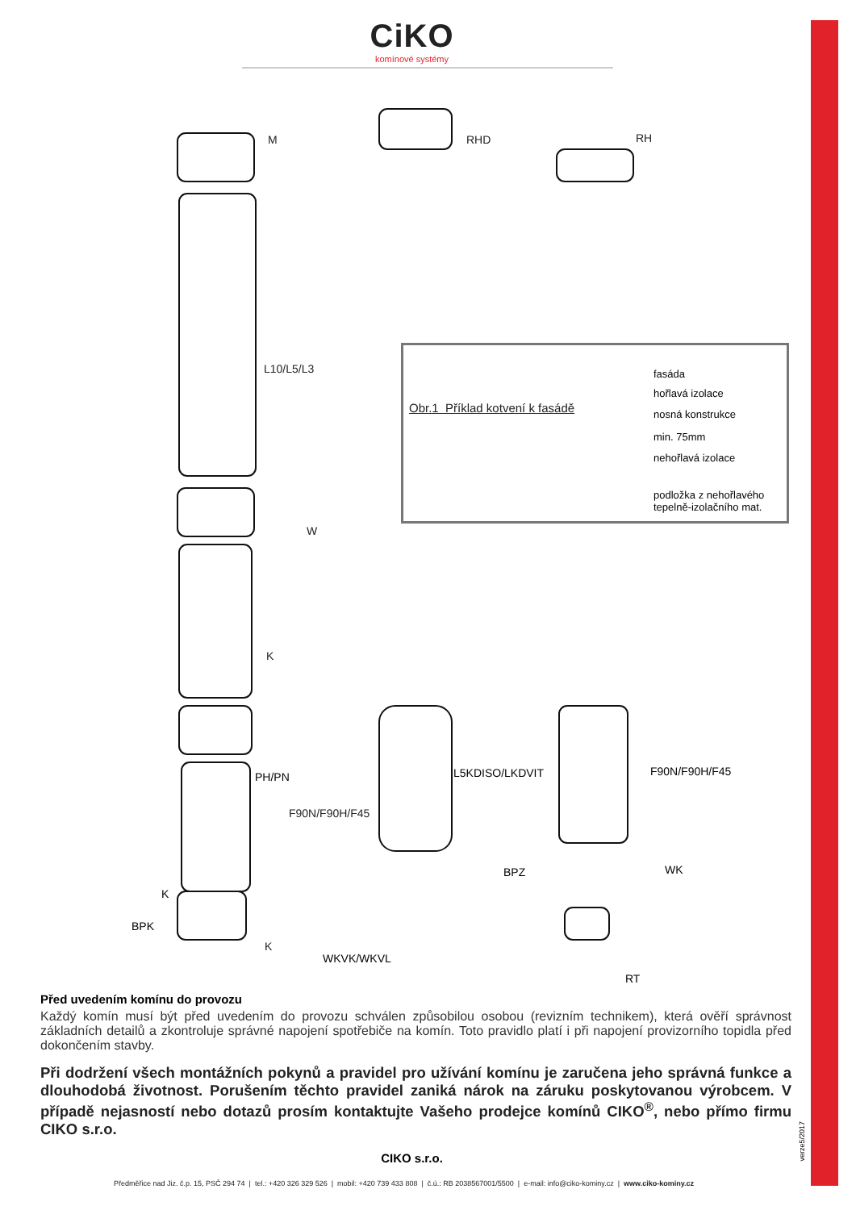CiKO
komínové systémy
M RHD RH
L10/L5/L3
Obr.1 Příklad kotvení k fasádě
W
K
F90N/F90H/F45
K
fasáda
hořlavá izolace
nosná konstrukce
min. 75mm
nehořlavá izolace
podložka z nehořlavého
tepelně-izolačního mat.
PH/PN L5KDISO/LKDVIT F90N/F90H/F45
K
BPZ WK
BPK
WKVK/WKVL
RT
Před uvedením komínu do provozu
Každý komín musí být před uvedením do provozu schválen způsobilou osobou (revizním technikem), která ověří správnost základních detailů a zkontroluje správné napojení spotřebiče na komín. Toto pravidlo platí i při napojení provizorního topidla před dokončením stavby.
Při dodržení všech montážních pokynů a pravidel pro užívání komínu je zaručena jeho správná funkce a dlouhodobá životnost. Porušením těchto pravidel zaniká nárok na záruku poskytovanou výrobcem. V případě nejasností nebo dotazů prosím kontaktujte Vašeho prodejce komínů CIKO<sup>®</sup>, nebo přímo firmu CIKO s.r.o.
CIKO s.r.o.
Předměřice nad Jiz. č.p. 15, PSČ 294 74 | tel.: +420 326 329 526 | mobil: +420 739 433 808 | č.ú.: RB 2038567001/5500 | e-mail: info@ciko-kominy.cz | www.ciko-kominy.cz
verze5/2017